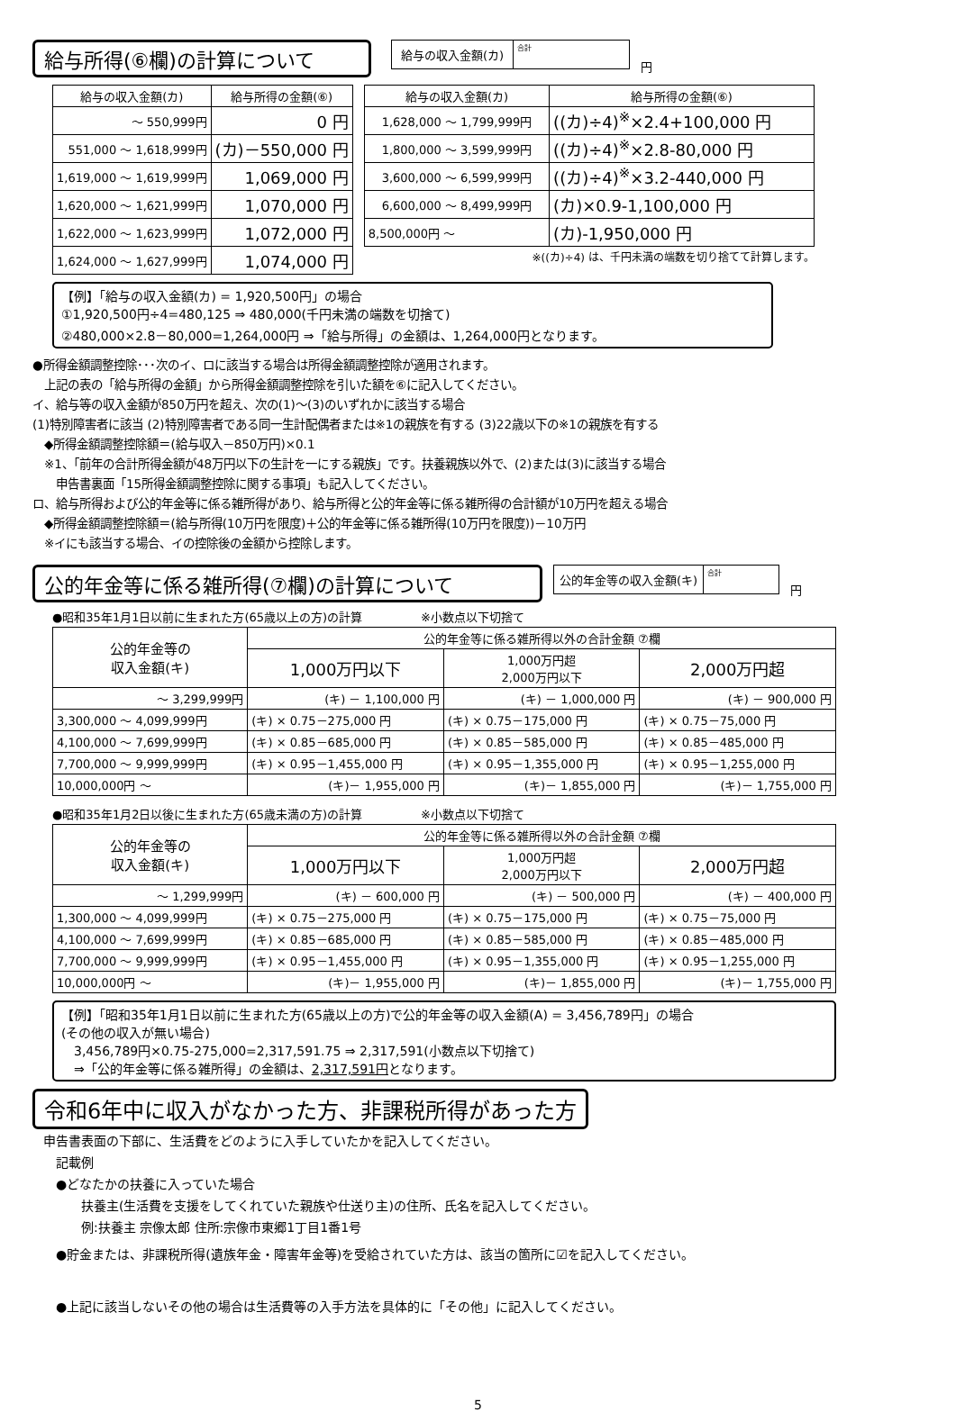給与所得(⑥欄)の計算について
| 給与の収入金額(カ) | 合計 |
円
| 給与の収入金額(カ) | 給与所得の金額(⑥) |
| --- | --- |
| ～ 550,999円 | 0 円 |
| 551,000 ～ 1,618,999円 | (カ)－550,000 円 |
| 1,619,000 ～ 1,619,999円 | 1,069,000 円 |
| 1,620,000 ～ 1,621,999円 | 1,070,000 円 |
| 1,622,000 ～ 1,623,999円 | 1,072,000 円 |
| 1,624,000 ～ 1,627,999円 | 1,074,000 円 |
| 給与の収入金額(カ) | 給与所得の金額(⑥) |
| --- | --- |
| 1,628,000 ～ 1,799,999円 | ((カ)÷4)<sup>※</sup>×2.4+100,000 円 |
| 1,800,000 ～ 3,599,999円 | ((カ)÷4)<sup>※</sup>×2.8-80,000 円 |
| 3,600,000 ～ 6,599,999円 | ((カ)÷4)<sup>※</sup>×3.2-440,000 円 |
| 6,600,000 ～ 8,499,999円 | (カ)×0.9-1,100,000 円 |
| 8,500,000円 ～ | (カ)-1,950,000 円 |
※((カ)÷4) は、千円未満の端数を切り捨てて計算します。
【例】「給与の収入金額(カ) = 1,920,500円」の場合
①1,920,500円÷4=480,125 ⇒ 480,000(千円未満の端数を切捨て)
②480,000×2.8－80,000=1,264,000円 ⇒「給与所得」の金額は、1,264,000円となります。
●所得金額調整控除･･･次のイ、ロに該当する場合は所得金額調整控除が適用されます。
　上記の表の「給与所得の金額」から所得金額調整控除を引いた額を⑥に記入してください。
イ、給与等の収入金額が850万円を超え、次の(1)～(3)のいずれかに該当する場合
(1)特別障害者に該当 (2)特別障害者である同一生計配偶者または※1の親族を有する (3)22歳以下の※1の親族を有する
　◆所得金額調整控除額＝(給与収入－850万円)×0.1
　※1、「前年の合計所得金額が48万円以下の生計を一にする親族」です。扶養親族以外で、(2)または(3)に該当する場合
　　申告書裏面「15所得金額調整控除に関する事項」も記入してください。
ロ、給与所得および公的年金等に係る雑所得があり、給与所得と公的年金等に係る雑所得の合計額が10万円を超える場合
　◆所得金額調整控除額＝(給与所得(10万円を限度)＋公的年金等に係る雑所得(10万円を限度))－10万円
　※イにも該当する場合、イの控除後の金額から控除します。
公的年金等に係る雑所得(⑦欄)の計算について
| 公的年金等の収入金額(キ) | 合計 |
円
●昭和35年1月1日以前に生まれた方(65歳以上の方)の計算　　　　　※小数点以下切捨て
| 公的年金等の 収入金額(キ) | 公的年金等に係る雑所得以外の合計金額 ⑦欄 | | |
| --- | --- | --- | --- |
| | 1,000万円以下 | 1,000万円超 2,000万円以下 | 2,000万円超 |
| ～ 3,299,999円 | (キ) － 1,100,000 円 | (キ) － 1,000,000 円 | (キ) － 900,000 円 |
| 3,300,000 ～ 4,099,999円 | (キ) × 0.75－275,000 円 | (キ) × 0.75－175,000 円 | (キ) × 0.75－75,000 円 |
| 4,100,000 ～ 7,699,999円 | (キ) × 0.85－685,000 円 | (キ) × 0.85－585,000 円 | (キ) × 0.85－485,000 円 |
| 7,700,000 ～ 9,999,999円 | (キ) × 0.95－1,455,000 円 | (キ) × 0.95－1,355,000 円 | (キ) × 0.95－1,255,000 円 |
| 10,000,000円 ～ | (キ)－ 1,955,000 円 | (キ)－ 1,855,000 円 | (キ)－ 1,755,000 円 |
●昭和35年1月2日以後に生まれた方(65歳未満の方)の計算　　　　　※小数点以下切捨て
| 公的年金等の 収入金額(キ) | 公的年金等に係る雑所得以外の合計金額 ⑦欄 | | |
| --- | --- | --- | --- |
| | 1,000万円以下 | 1,000万円超 2,000万円以下 | 2,000万円超 |
| ～ 1,299,999円 | (キ) － 600,000 円 | (キ) － 500,000 円 | (キ) － 400,000 円 |
| 1,300,000 ～ 4,099,999円 | (キ) × 0.75－275,000 円 | (キ) × 0.75－175,000 円 | (キ) × 0.75－75,000 円 |
| 4,100,000 ～ 7,699,999円 | (キ) × 0.85－685,000 円 | (キ) × 0.85－585,000 円 | (キ) × 0.85－485,000 円 |
| 7,700,000 ～ 9,999,999円 | (キ) × 0.95－1,455,000 円 | (キ) × 0.95－1,355,000 円 | (キ) × 0.95－1,255,000 円 |
| 10,000,000円 ～ | (キ)－ 1,955,000 円 | (キ)－ 1,855,000 円 | (キ)－ 1,755,000 円 |
【例】「昭和35年1月1日以前に生まれた方(65歳以上の方)で公的年金等の収入金額(A) = 3,456,789円」の場合
(その他の収入が無い場合)
　3,456,789円×0.75-275,000=2,317,591.75 ⇒ 2,317,591(小数点以下切捨て)
　⇒「公的年金等に係る雑所得」の金額は、2,317,591円となります。
令和6年中に収入がなかった方、非課税所得があった方
申告書表面の下部に、生活費をどのように入手していたかを記入してください。
　記載例
　●どなたかの扶養に入っていた場合
　　　扶養主(生活費を支援をしてくれていた親族や仕送り主)の住所、氏名を記入してください。
　　　例:扶養主 宗像太郎 住所:宗像市東郷1丁目1番1号
　●貯金または、非課税所得(遺族年金・障害年金等)を受給されていた方は、該当の箇所に☑を記入してください。
　●上記に該当しないその他の場合は生活費等の入手方法を具体的に「その他」に記入してください。
5